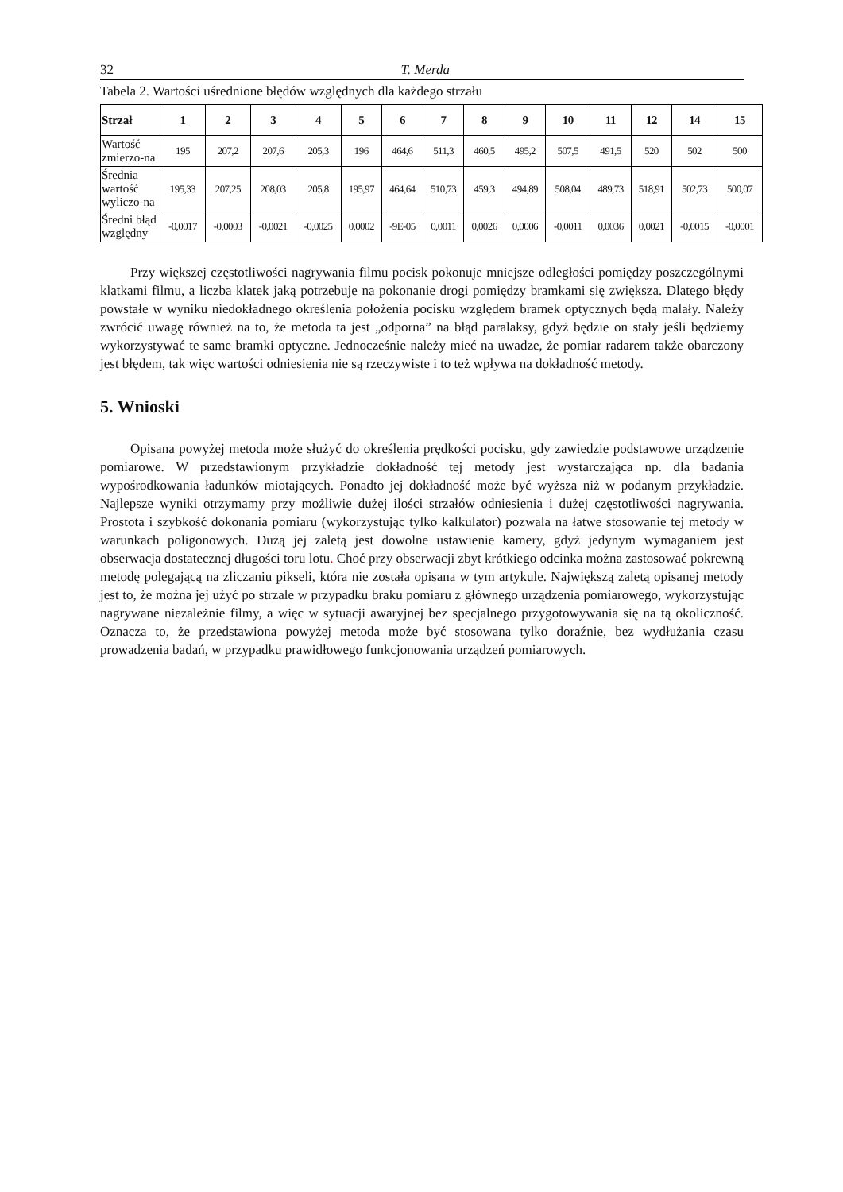32 T. Merda
Tabela 2. Wartości uśrednione błędów względnych dla każdego strzału
| Strzał | 1 | 2 | 3 | 4 | 5 | 6 | 7 | 8 | 9 | 10 | 11 | 12 | 14 | 15 |
| --- | --- | --- | --- | --- | --- | --- | --- | --- | --- | --- | --- | --- | --- | --- |
| Wartość zmierzo-na | 195 | 207,2 | 207,6 | 205,3 | 196 | 464,6 | 511,3 | 460,5 | 495,2 | 507,5 | 491,5 | 520 | 502 | 500 |
| Średnia wartość wyliczo-na | 195,33 | 207,25 | 208,03 | 205,8 | 195,97 | 464,64 | 510,73 | 459,3 | 494,89 | 508,04 | 489,73 | 518,91 | 502,73 | 500,07 |
| Średni błąd względny | -0,0017 | -0,0003 | -0,0021 | -0,0025 | 0,0002 | -9E-05 | 0,0011 | 0,0026 | 0,0006 | -0,0011 | 0,0036 | 0,0021 | -0,0015 | -0,0001 |
Przy większej częstotliwości nagrywania filmu pocisk pokonuje mniejsze odległości pomiędzy poszczególnymi klatkami filmu, a liczba klatek jaką potrzebuje na pokonanie drogi pomiędzy bramkami się zwiększa. Dlatego błędy powstałe w wyniku niedokładnego określenia położenia pocisku względem bramek optycznych będą malały. Należy zwrócić uwagę również na to, że metoda ta jest „odporna” na błąd paralaksy, gdyż będzie on stały jeśli będziemy wykorzystywać te same bramki optyczne. Jednocześnie należy mieć na uwadze, że pomiar radarem także obarczony jest błędem, tak więc wartości odniesienia nie są rzeczywiste i to też wpływa na dokładność metody.
5. Wnioski
Opisana powyżej metoda może służyć do określenia prędkości pocisku, gdy zawiedzie podstawowe urządzenie pomiarowe. W przedstawionym przykładzie dokładność tej metody jest wystarczająca np. dla badania wypośrodkowania ładunków miotających. Ponadto jej dokładność może być wyższa niż w podanym przykładzie. Najlepsze wyniki otrzymamy przy możliwie dużej ilości strzałów odniesienia i dużej częstotliwości nagrywania. Prostota i szybkość dokonania pomiaru (wykorzystując tylko kalkulator) pozwala na łatwe stosowanie tej metody w warunkach poligonowych. Dużą jej zaletą jest dowolne ustawienie kamery, gdyż jedynym wymaganiem jest obserwacja dostatecznej długości toru lotu. Choć przy obserwacji zbyt krótkiego odcinka można zastosować pokrewną metodę polegającą na zliczaniu pikseli, która nie została opisana w tym artykule. Największą zaletą opisanej metody jest to, że można jej użyć po strzale w przypadku braku pomiaru z głównego urządzenia pomiarowego, wykorzystując nagrywane niezależnie filmy, a więc w sytuacji awaryjnej bez specjalnego przygotowywania się na tą okoliczność. Oznacza to, że przedstawiona powyżej metoda może być stosowana tylko doraźnie, bez wydłużania czasu prowadzenia badań, w przypadku prawidłowego funkcjonowania urządzeń pomiarowych.